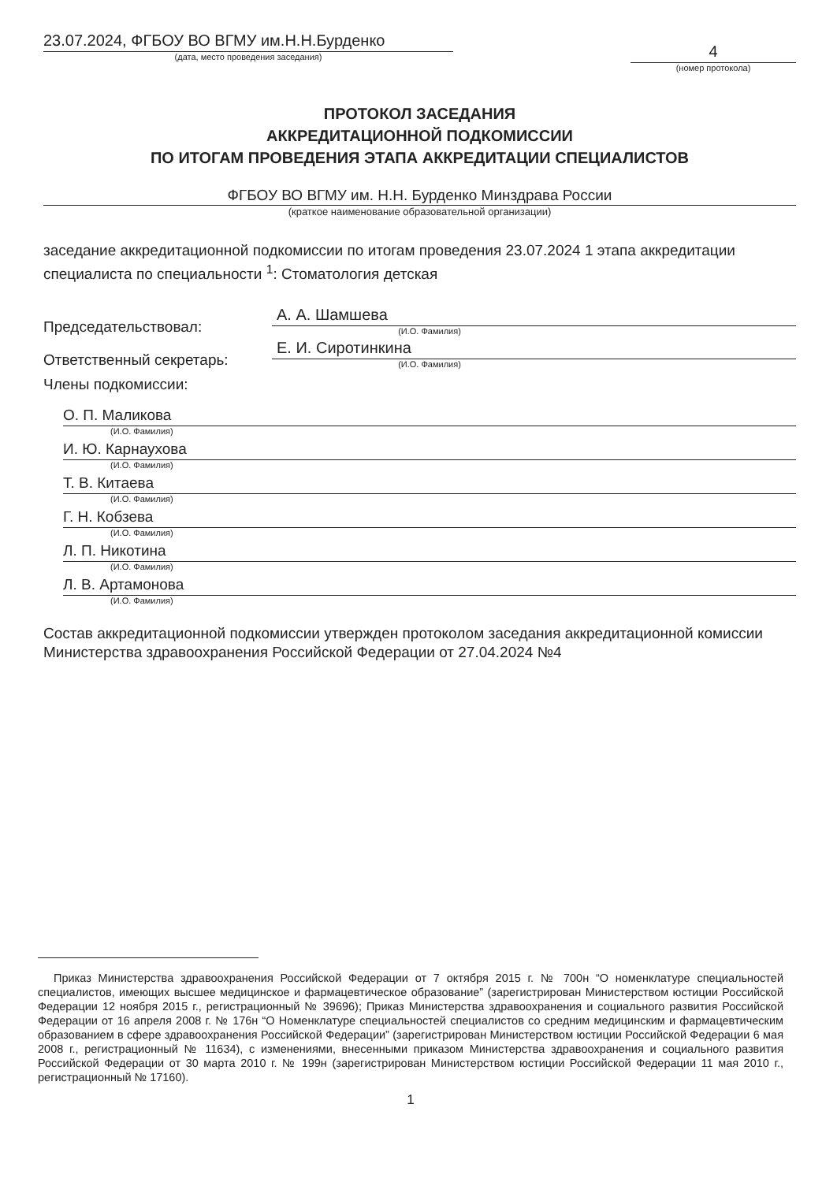23.07.2024, ФГБОУ ВО ВГМУ им.Н.Н.Бурденко
(дата, место проведения заседания)
4
(номер протокола)
ПРОТОКОЛ ЗАСЕДАНИЯ
АККРЕДИТАЦИОННОЙ ПОДКОМИССИИ
ПО ИТОГАМ ПРОВЕДЕНИЯ ЭТАПА АККРЕДИТАЦИИ СПЕЦИАЛИСТОВ
ФГБОУ ВО ВГМУ им. Н.Н. Бурденко Минздрава России
(краткое наименование образовательной организации)
заседание аккредитационной подкомиссии по итогам проведения 23.07.2024 1 этапа аккредитации специалиста по специальности <sup>1</sup>: Стоматология детская
Председательствовал:
А. А. Шамшева
(И.О. Фамилия)
Ответственный секретарь:
Е. И. Сиротинкина
(И.О. Фамилия)
Члены подкомиссии:
О. П. Маликова
(И.О. Фамилия)
И. Ю. Карнаухова
(И.О. Фамилия)
Т. В. Китаева
(И.О. Фамилия)
Г. Н. Кобзева
(И.О. Фамилия)
Л. П. Никотина
(И.О. Фамилия)
Л. В. Артамонова
(И.О. Фамилия)
Состав аккредитационной подкомиссии утвержден протоколом заседания аккредитационной комиссии Министерства здравоохранения Российской Федерации от 27.04.2024 №4
Приказ Министерства здравоохранения Российской Федерации от 7 октября 2015 г. № 700н “О номенклатуре специальностей специалистов, имеющих высшее медицинское и фармацевтическое образование” (зарегистрирован Министерством юстиции Российской Федерации 12 ноября 2015 г., регистрационный № 39696); Приказ Министерства здравоохранения и социального развития Российской Федерации от 16 апреля 2008 г. № 176н “О Номенклатуре специальностей специалистов со средним медицинским и фармацевтическим образованием в сфере здравоохранения Российской Федерации” (зарегистрирован Министерством юстиции Российской Федерации 6 мая 2008 г., регистрационный № 11634), с изменениями, внесенными приказом Министерства здравоохранения и социального развития Российской Федерации от 30 марта 2010 г. № 199н (зарегистрирован Министерством юстиции Российской Федерации 11 мая 2010 г., регистрационный № 17160).
1